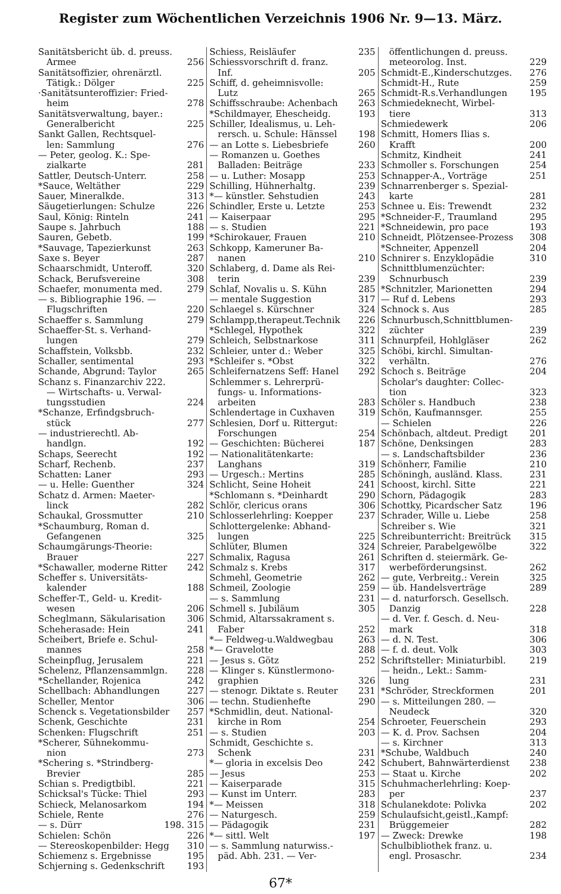Register zum Wöchentlichen Verzeichnis 1906 Nr. 9—13. März.
Sanitätsbericht üb. d. preuss.
Armee 256
Sanitätsoffizier, ohrenärztl.
Tätigk.: Dölger 225
·Sanitätsunteroffizier: Fried-
heim 278
Sanitätsverwaltung, bayer.:
Generalbericht 225
Sankt Gallen, Rechtsquel-
len: Sammlung 276
— Peter, geolog. K.: Spe-
zialkarte 281
Sattler, Deutsch-Unterr. 258
*Sauce, Weltäther 229
Sauer, Mineralkde. 313
Säugetierlungen: Schulze 226
Saul, König: Rinteln 241
Saupe s. Jahrbuch 188
Sauren, Gebetb. 199
*Sauvage, Tapezierkunst 263
Saxe s. Beyer 287
Schaarschmidt, Unteroff. 320
Schack, Berufsvereine 308
Schaefer, monumenta med. 279
— s. Bibliographie 196. —
Flugschriften 220
Schaeffer s. Sammlung 279
Schaeffer-St. s. Verhand-
lungen 279
Schaffstein, Volksbb. 232
Schaller, sentimental 293
Schande, Abgrund: Taylor 265
Schanz s. Finanzarchiv 222.
— Wirtschafts- u. Verwal-
tungsstudien 224
*Schanze, Erfindgsbruch-
stück 277
— industrierechtl. Ab-
handlgn. 192
Schaps, Seerecht 192
Scharf, Rechenb. 237
Schatten: Laner 293
— u. Helle: Guenther 324
Schatz d. Armen: Maeter-
linck 282
Schaukal, Grossmutter 210
*Schaumburg, Roman d.
Gefangenen 325
Schaumgärungs-Theorie:
Brauer 227
*Schawaller, moderne Ritter 242
Scheffer s. Universitäts-
kalender 188
Scheffer-T., Geld- u. Kredit-
wesen 206
Scheglmann, Säkularisation 306
Scheherasade: Hein 241
Scheibert, Briefe e. Schul-
mannes 258
Scheinpflug, Jerusalem 221
Schelenz, Pflanzensammlgn. 228
*Schellander, Rojenica 242
Schellbach: Abhandlungen 227
Scheller, Mentor 306
Schenck s. Vegetationsbilder 257
Schenk, Geschichte 231
Schenken: Flugschrift 251
*Scherer, Sühnekommu-
nion 273
*Schering s. *Strindberg-
Brevier 285
Schian s. Predigtbibl. 221
Schicksal's Tücke: Thiel 293
Schieck, Melanosarkom 194
Schiele, Rente 276
— s. Dürr 198. 315
Schielen: Schön 226
— Stereoskopenbilder: Hegg 310
Schiemenz s. Ergebnisse 195
Schjerning s. Gedenkschrift 193
Schiess, Reisläufer 235
Schiessvorschrift d. franz.
Inf. 205
Schiff, d. geheimnisvolle:
Lutz 265
Schiffsschraube: Achenbach 263
*Schildmayer, Ehescheidg. 193
Schiller, Idealismus, u. Leh-
rersch. u. Schule: Hänssel 198
— an Lotte s. Liebesbriefe 260
— Romanzen u. Goethes
Balladen: Beiträge 233
— u. Luther: Mosapp 253
Schilling, Hühnerhaltg. 239
*— künstler. Sehstudien 243
Schindler, Erste u. Letzte 253
— Kaiserpaar 295
— s. Studien 221
*Schirokauer, Frauen 210
Schkopp, Kameruner Ba-
nanen 210
Schlaberg, d. Dame als Rei-
terin 239
Schlaf, Novalis u. S. Kühn 285
— mentale Suggestion 317
Schlaegel s. Kürschner 324
Schlampp,therapeut.Technik 226
*Schlegel, Hypothek 322
Schleich, Selbstnarkose 311
Schleier, unter d.: Weber 325
*Schleifer s. *Obst 322
Schleifernatzens Seff: Hanel 292
Schlemmer s. Lehrerprü-
fungs- u. Informations-
arbeiten 283
Schlendertage in Cuxhaven 319
Schlesien, Dorf u. Rittergut:
Forschungen 254
— Geschichten: Bücherei 187
— Nationalitätenkarte:
Langhans 319
— Urgesch.: Mertins 285
Schlicht, Seine Hoheit 241
*Schlomann s. *Deinhardt 290
Schlör, clericus orans 306
Schlosserlehrling: Koepper 237
Schlottergelenke: Abhand-
lungen 225
Schlüter, Blumen 324
Schmalix, Ragusa 261
Schmalz s. Krebs 317
Schmehl, Geometrie 262
Schmeil, Zoologie 259
— s. Sammlung 231
Schmell s. Jubiläum 305
Schmid, Altarssakrament s.
Faber 252
*— Feldweg-u.Waldwegbau 263
*— Gravelotte 288
— Jesus s. Götz 252
— Klinger s. Künstlermono-
graphien 326
— stenogr. Diktate s. Reuter 231
— techn. Studienhefte 290
*Schmidlin, deut. National-
kirche in Rom 254
— s. Studien 203
Schmidt, Geschichte s.
Schenk 231
*— gloria in excelsis Deo 242
— Jesus 253
— Kaiserparade 315
— Kunst im Unterr. 283
*— Meissen 318
— Naturgesch. 259
— Pädagogik 231
*— sittl. Welt 197
— s. Sammlung naturwiss.-
päd. Abh. 231. — Ver-
öffentlichungen d. preuss.
meteorolog. Inst. 229
Schmidt-E.,Kinderschutzges. 276
Schmidt-H., Rute 259
Schmidt-R.s.Verhandlungen 195
Schmiedeknecht, Wirbel-
tiere 313
Schmiedewerk 206
Schmitt, Homers Ilias s.
Krafft 200
Schmitz, Kindheit 241
Schmoller s. Forschungen 254
Schnapper-A., Vorträge 251
Schnarrenberger s. Spezial-
karte 281
Schnee u. Eis: Trewendt 232
*Schneider-F., Traumland 295
*Schneidewin, pro pace 193
Schneidt, Plötzensee-Prozess 308
*Schneiter, Appenzell 204
Schnirer s. Enzyklopädie 310
Schnittblumenzüchter:
Schnurbusch 239
*Schnitzler, Marionetten 294
— Ruf d. Lebens 293
Schnock s. Aus 285
Schnurbusch,Schnittblumen-
züchter 239
Schnurpfeil, Hohlgläser 262
Schöbi, kirchl. Simultan-
verhältn. 276
Schoch s. Beiträge 204
Scholar's daughter: Collec-
tion 323
Schöler s. Handbuch 238
Schön, Kaufmannsger. 255
— Schielen 226
Schönbach, altdeut. Predigt 201
Schöne, Denksingen 283
— s. Landschaftsbilder 236
Schönherr, Familie 210
Schöningh, ausländ. Klass. 231
Schoost, kirchl. Sitte 221
Schorn, Pädagogik 283
Schottky, Picardscher Satz 196
Schrader, Wille u. Liebe 258
Schreiber s. Wie 321
Schreibunterricht: Breitrück 315
Schreier, Parabelgewölbe 322
Schriften d. steiermärk. Ge-
werbeförderungsinst. 262
— gute, Verbreitg.: Verein 325
— üb. Handelsverträge 289
— d. naturforsch. Gesellsch.
Danzig 228
— d. Ver. f. Gesch. d. Neu-
mark 318
— d. N. Test. 306
— f. d. deut. Volk 303
Schriftsteller: Miniaturbibl. 219
— heidn., Lekt.: Samm-
lung 231
*Schröder, Streckformen 201
— s. Mitteilungen 280. —
Neudeck 320
Schroeter, Feuerschein 293
— K. d. Prov. Sachsen 204
— s. Kirchner 313
*Schube, Waldbuch 240
Schubert, Bahnwärterdienst 238
— Staat u. Kirche 202
Schuhmacherlehrling: Koep-
per 237
Schulanekdote: Polivka 202
Schulaufsicht,geistl.,Kampf:
Brüggemeier 282
— Zweck: Drewke 198
Schulbibliothek franz. u.
engl. Prosaschr. 234
67*